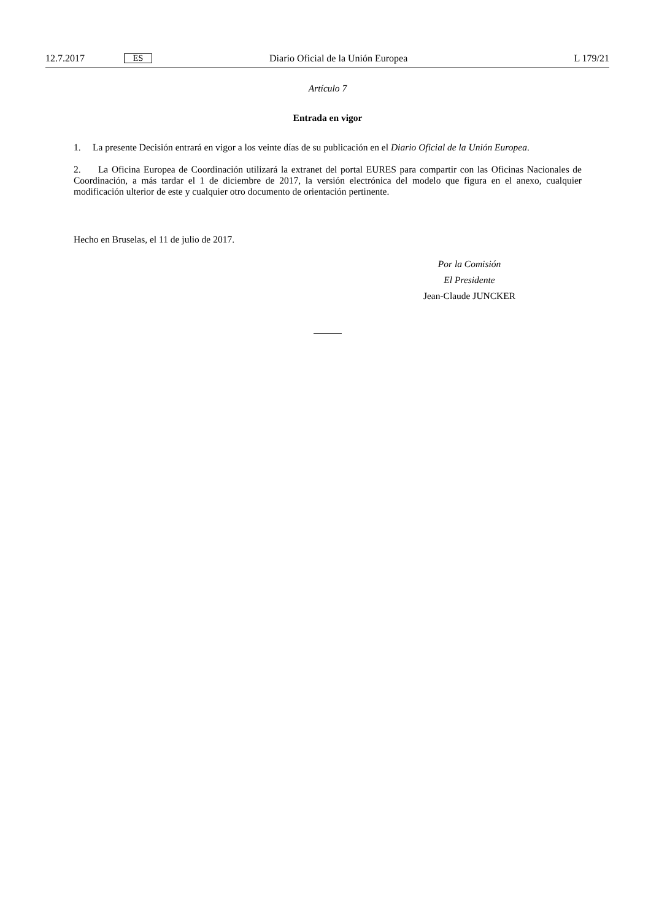12.7.2017 ES Diario Oficial de la Unión Europea L 179/21
Artículo 7
Entrada en vigor
1. La presente Decisión entrará en vigor a los veinte días de su publicación en el Diario Oficial de la Unión Europea.
2. La Oficina Europea de Coordinación utilizará la extranet del portal EURES para compartir con las Oficinas Nacionales de Coordinación, a más tardar el 1 de diciembre de 2017, la versión electrónica del modelo que figura en el anexo, cualquier modificación ulterior de este y cualquier otro documento de orientación pertinente.
Hecho en Bruselas, el 11 de julio de 2017.
Por la Comisión
El Presidente
Jean-Claude JUNCKER